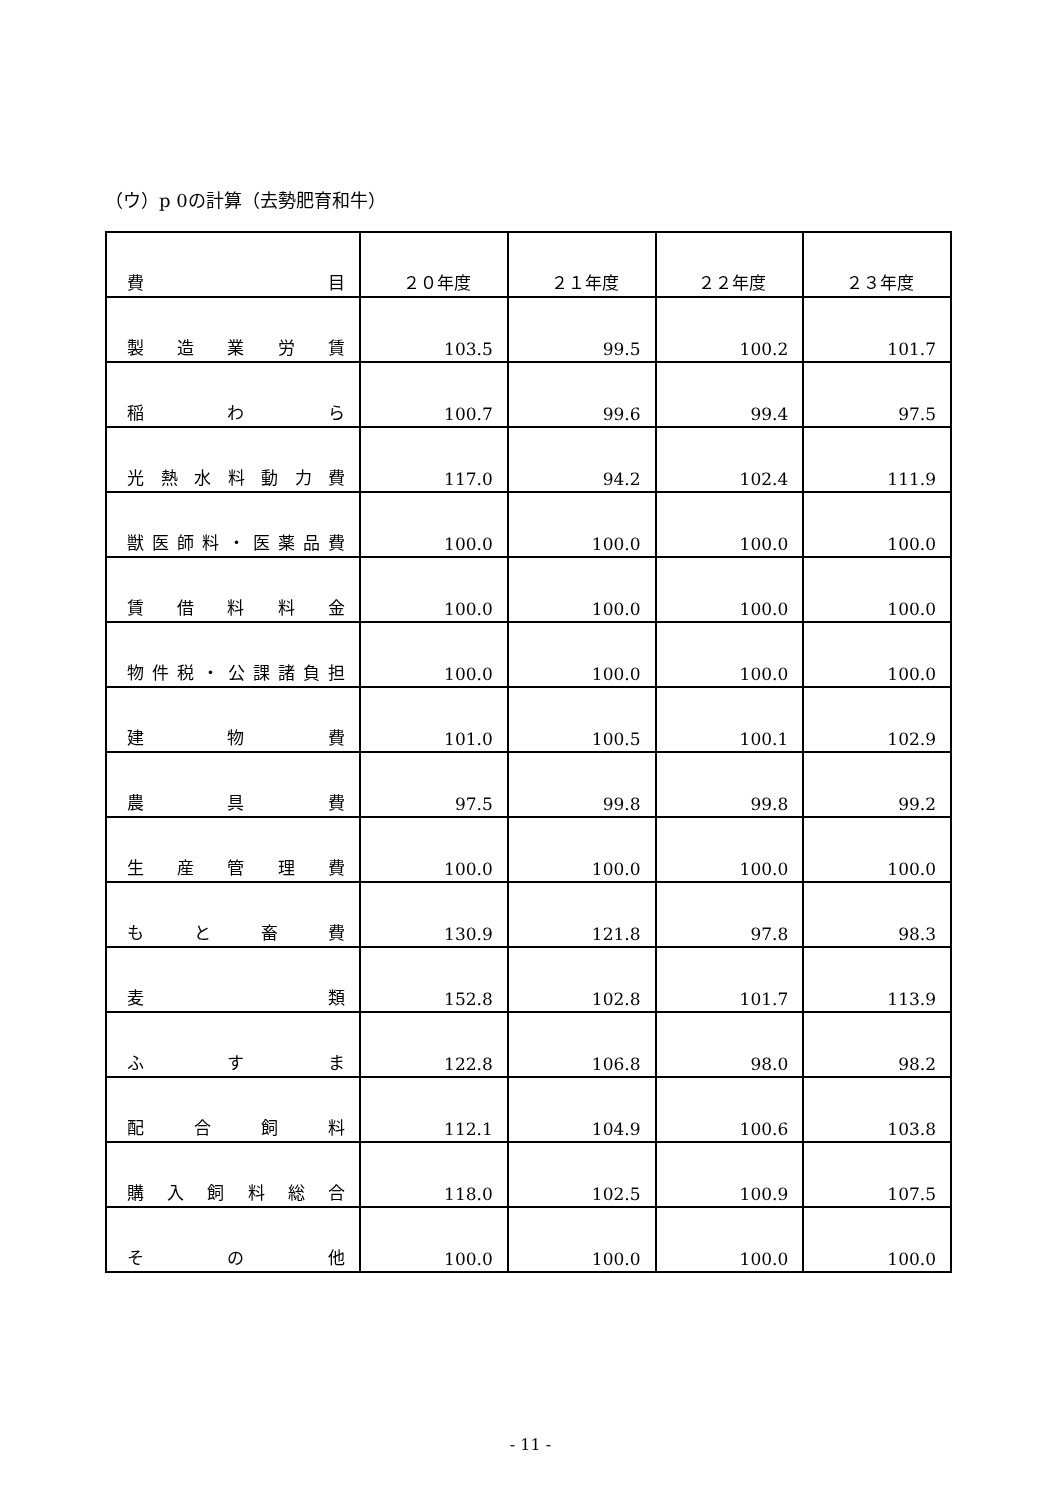（ウ）p 0の計算（去勢肥育和牛）
| 費 目 | ２０年度 | ２１年度 | ２２年度 | ２３年度 |
| --- | --- | --- | --- | --- |
| 製 造 業 労 賃 | 103.5 | 99.5 | 100.2 | 101.7 |
| 稲 わ ら | 100.7 | 99.6 | 99.4 | 97.5 |
| 光熱水料動力費 | 117.0 | 94.2 | 102.4 | 111.9 |
| 獣医師料・医薬品費 | 100.0 | 100.0 | 100.0 | 100.0 |
| 賃 借 料 料 金 | 100.0 | 100.0 | 100.0 | 100.0 |
| 物件税・公課諸負担 | 100.0 | 100.0 | 100.0 | 100.0 |
| 建 物 費 | 101.0 | 100.5 | 100.1 | 102.9 |
| 農 具 費 | 97.5 | 99.8 | 99.8 | 99.2 |
| 生 産 管 理 費 | 100.0 | 100.0 | 100.0 | 100.0 |
| も と 畜 費 | 130.9 | 121.8 | 97.8 | 98.3 |
| 麦 類 | 152.8 | 102.8 | 101.7 | 113.9 |
| ふ す ま | 122.8 | 106.8 | 98.0 | 98.2 |
| 配 合 飼 料 | 112.1 | 104.9 | 100.6 | 103.8 |
| 購 入 飼 料 総 合 | 118.0 | 102.5 | 100.9 | 107.5 |
| そ の 他 | 100.0 | 100.0 | 100.0 | 100.0 |
- 11 -